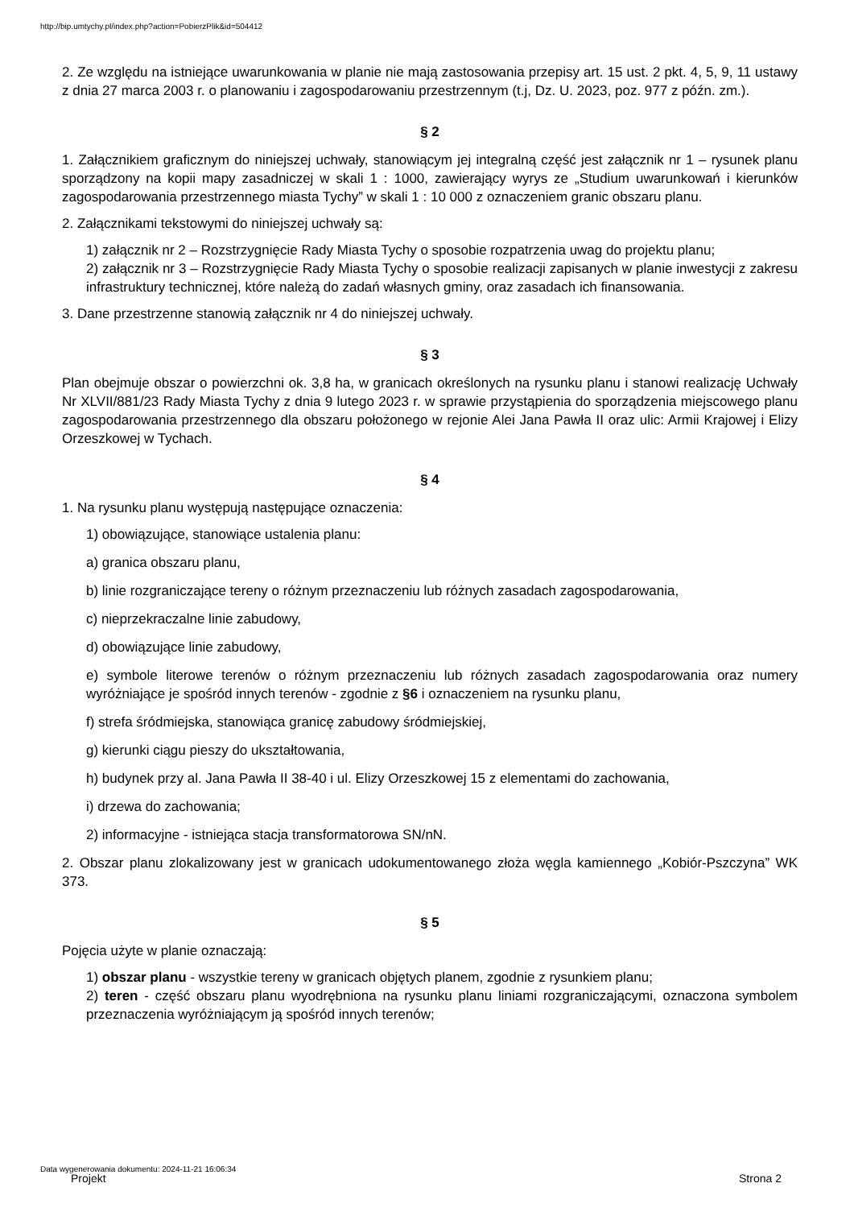http://bip.umtychy.pl/index.php?action=PobierzPlik&id=504412
2. Ze względu na istniejące uwarunkowania w planie nie mają zastosowania przepisy art. 15 ust. 2 pkt. 4, 5, 9, 11 ustawy z dnia 27 marca 2003 r. o planowaniu i zagospodarowaniu przestrzennym (t.j, Dz. U. 2023, poz. 977 z późn. zm.).
§ 2
1. Załącznikiem graficznym do niniejszej uchwały, stanowiącym jej integralną część jest załącznik nr 1 – rysunek planu sporządzony na kopii mapy zasadniczej w skali 1 : 1000, zawierający wyrys ze „Studium uwarunkowań i kierunków zagospodarowania przestrzennego miasta Tychy” w skali 1 : 10 000 z oznaczeniem granic obszaru planu.
2. Załącznikami tekstowymi do niniejszej uchwały są:
1) załącznik nr 2 – Rozstrzygnięcie Rady Miasta Tychy o sposobie rozpatrzenia uwag do projektu planu;
2) załącznik nr 3 – Rozstrzygnięcie Rady Miasta Tychy o sposobie realizacji zapisanych w planie inwestycji z zakresu infrastruktury technicznej, które należą do zadań własnych gminy, oraz zasadach ich finansowania.
3. Dane przestrzenne stanowią załącznik nr 4 do niniejszej uchwały.
§ 3
Plan obejmuje obszar o powierzchni ok. 3,8 ha, w granicach określonych na rysunku planu i stanowi realizację Uchwały Nr XLVII/881/23 Rady Miasta Tychy z dnia 9 lutego 2023 r. w sprawie przystąpienia do sporządzenia miejscowego planu zagospodarowania przestrzennego dla obszaru położonego w rejonie Alei Jana Pawła II oraz ulic: Armii Krajowej i Elizy Orzeszkowej w Tychach.
§ 4
1. Na rysunku planu występują następujące oznaczenia:
1) obowiązujące, stanowiące ustalenia planu:
a) granica obszaru planu,
b) linie rozgraniczające tereny o różnym przeznaczeniu lub różnych zasadach zagospodarowania,
c) nieprzekraczalne linie zabudowy,
d) obowiązujące linie zabudowy,
e) symbole literowe terenów o różnym przeznaczeniu lub różnych zasadach zagospodarowania oraz numery wyróżniające je spośród innych terenów - zgodnie z §6 i oznaczeniem na rysunku planu,
f) strefa śródmiejska, stanowiąca granicę zabudowy śródmiejskiej,
g) kierunki ciągu pieszy do ukształtowania,
h) budynek przy al. Jana Pawła II 38-40 i ul. Elizy Orzeszkowej 15 z elementami do zachowania,
i) drzewa do zachowania;
2) informacyjne - istniejąca stacja transformatorowa SN/nN.
2. Obszar planu zlokalizowany jest w granicach udokumentowanego złoża węgla kamiennego „Kobiór-Pszczyna” WK 373.
§ 5
Pojęcia użyte w planie oznaczają:
1) obszar planu - wszystkie tereny w granicach objętych planem, zgodnie z rysunkiem planu;
2) teren - część obszaru planu wyodrębniona na rysunku planu liniami rozgraniczającymi, oznaczona symbolem przeznaczenia wyróżniającym ją spośród innych terenów;
Data wygenerowania dokumentu: 2024-11-21 16:06:34
Projekt Strona 2